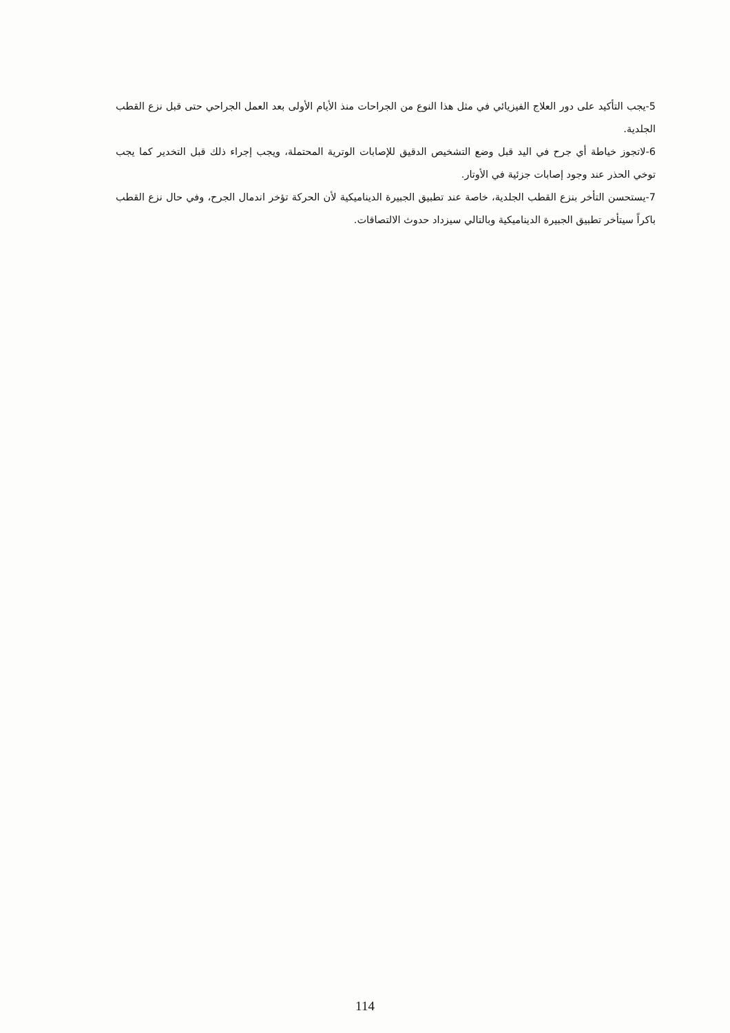5-يجب التأكيد على دور العلاج الفيزيائي في مثل هذا النوع من الجراحات منذ الأيام الأولى بعد العمل الجراحي حتى قبل نزع القطب الجلدية.
6-لاتجوز خياطة أي جرح في اليد قبل وضع التشخيص الدقيق للإصابات الوترية المحتملة، ويجب إجراء ذلك قبل التخدير كما يجب توخي الحذر عند وجود إصابات جزئية في الأوتار.
7-يستحسن التأخر بنزع القطب الجلدية، خاصة عند تطبيق الجبيرة الديناميكية لأن الحركة تؤخر اندمال الجرح، وفي حال نزع القطب باكراً سيتأخر تطبيق الجبيرة الديناميكية وبالتالي سيزداد حدوث الالتصاقات.
114